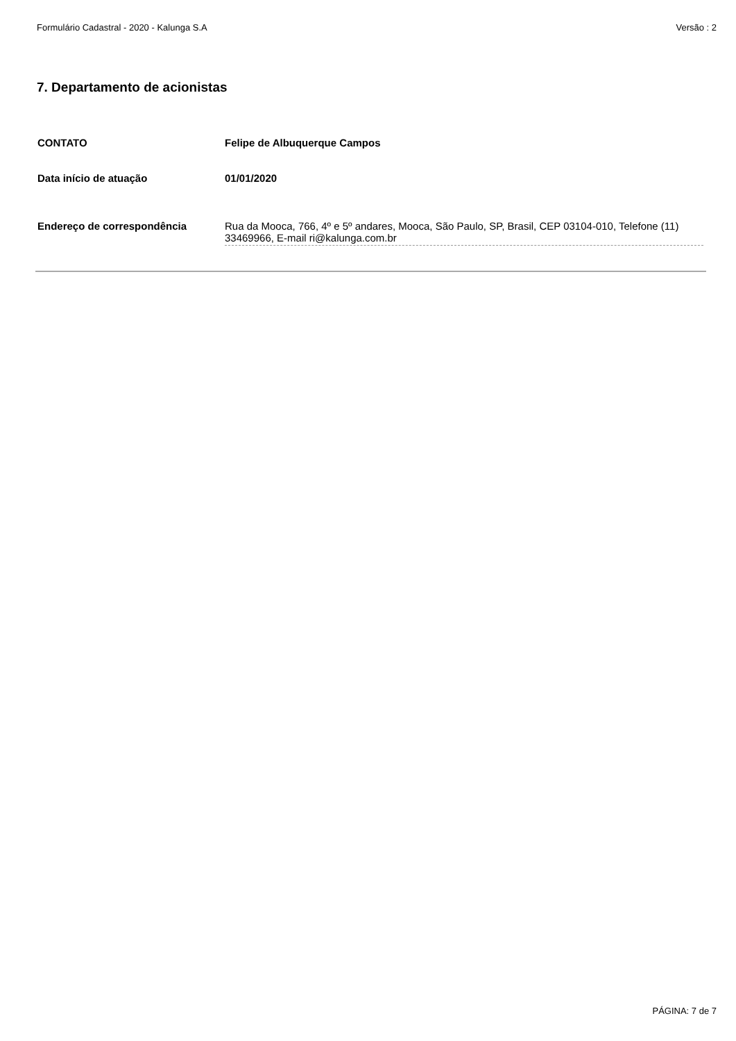Formulário Cadastral - 2020 - Kalunga S.A Versão : 2
7. Departamento de acionistas
CONTATO Felipe de Albuquerque Campos
Data início de atuação 01/01/2020
Endereço de correspondência Rua da Mooca, 766, 4º e 5º andares, Mooca, São Paulo, SP, Brasil, CEP 03104-010, Telefone (11) 33469966, E-mail ri@kalunga.com.br
PÁGINA: 7 de 7